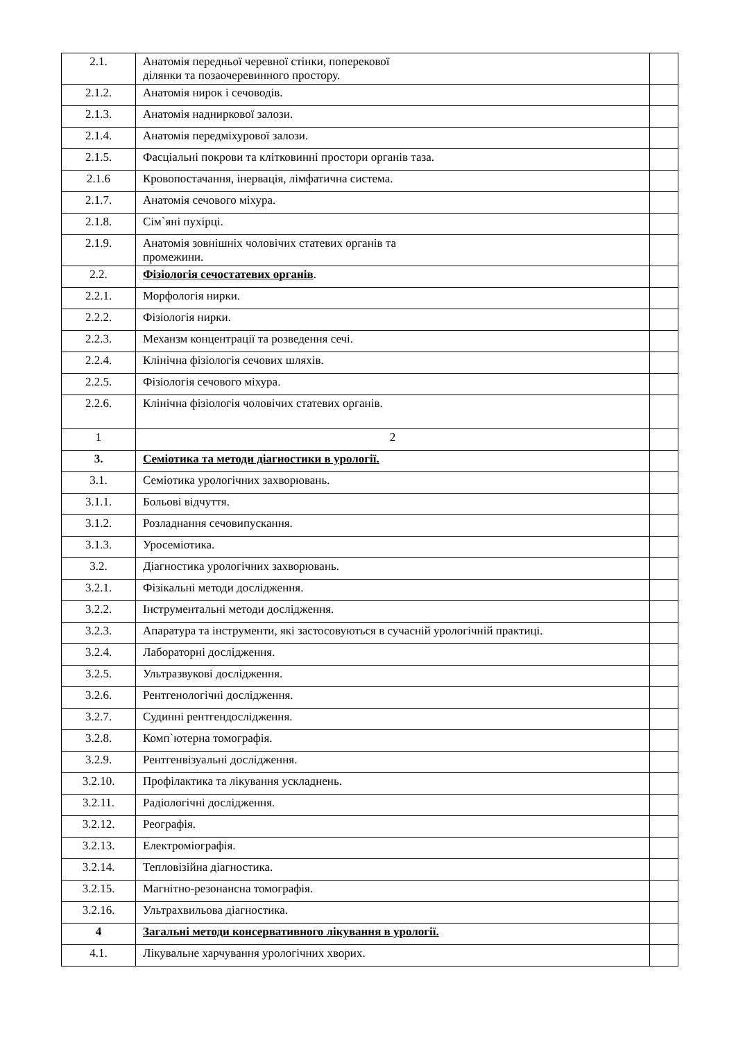| 2.1. | Анатомія передньої черевної стінки, поперекової ділянки та позаочеревинного простору. | |
| 2.1.2. | Анатомія нирок і сечоводів. | |
| 2.1.3. | Анатомія надниркової залози. | |
| 2.1.4. | Анатомія передміхурової залози. | |
| 2.1.5. | Фасціальні покрови та клітковинні простори органів таза. | |
| 2.1.6 | Кровопостачання, інервація, лімфатична система. | |
| 2.1.7. | Анатомія сечового міхура. | |
| 2.1.8. | Сім`яні пухірці. | |
| 2.1.9. | Анатомія зовнішніх чоловічих статевих органів та промежини. | |
| 2.2. | Фізіологія сечостатевих органів . | |
| 2.2.1. | Морфологія нирки. | |
| 2.2.2. | Фізіологія нирки. | |
| 2.2.3. | Механзм концентрації та розведення сечі. | |
| 2.2.4. | Клінічна фізіологія сечових шляхів. | |
| 2.2.5. | Фізіологія сечового міхура. | |
| 2.2.6. | Клінічна фізіологія чоловічих статевих органів. | |
| 1 | 2 | |
| 3. | Семіотика та методи діагностики в урології. | |
| 3.1. | Семіотика урологічних захворювань. | |
| 3.1.1. | Больові відчуття. | |
| 3.1.2. | Розладнання сечовипускання. | |
| 3.1.3. | Уросеміотика. | |
| 3.2. | Діагностика урологічних захворювань. | |
| 3.2.1. | Фізікальні методи дослідження. | |
| 3.2.2. | Інструментальні методи дослідження. | |
| 3.2.3. | Апаратура та інструменти, які застосовуються в сучасній урологічній практиці. | |
| 3.2.4. | Лабораторні дослідження. | |
| 3.2.5. | Ультразвукові дослідження. | |
| 3.2.6. | Рентгенологічні дослідження. | |
| 3.2.7. | Судинні рентгендослідження. | |
| 3.2.8. | Комп`ютерна томографія. | |
| 3.2.9. | Рентгенвізуальні дослідження. | |
| 3.2.10. | Профілактика та лікування ускладнень. | |
| 3.2.11. | Радіологічні дослідження. | |
| 3.2.12. | Реографія. | |
| 3.2.13. | Електроміографія. | |
| 3.2.14. | Тепловізійна діагностика. | |
| 3.2.15. | Магнітно-резонансна томографія. | |
| 3.2.16. | Ультрахвильова діагностика. | |
| 4 | Загальні методи консервативного лікування в урології. | |
| 4.1. | Лікувальне харчування урологічних хворих. | |